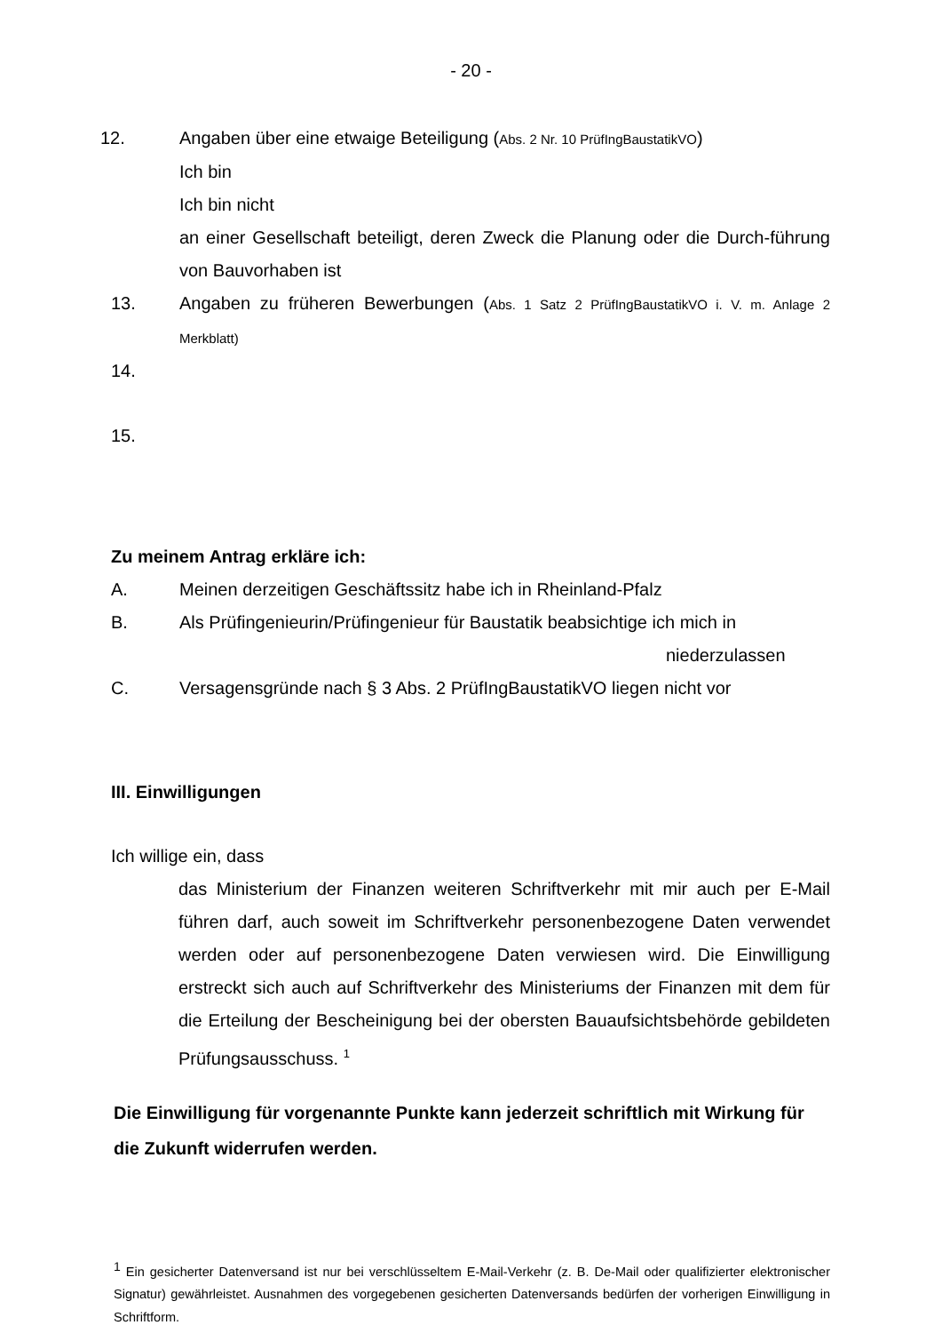- 20 -
12. Angaben über eine etwaige Beteiligung (Abs. 2 Nr. 10 PrüfIngBaustatikVO)
Ich bin
Ich bin nicht
an einer Gesellschaft beteiligt, deren Zweck die Planung oder die Durch-führung von Bauvorhaben ist
13. Angaben zu früheren Bewerbungen (Abs. 1 Satz 2 PrüfIngBaustatikVO i. V. m. Anlage 2 Merkblatt)
14.
15.
Zu meinem Antrag erkläre ich:
A. Meinen derzeitigen Geschäftssitz habe ich in Rheinland-Pfalz
B. Als Prüfingenieurin/Prüfingenieur für Baustatik beabsichtige ich mich in
niederzulassen
C. Versagensgründe nach § 3 Abs. 2 PrüfIngBaustatikVO liegen nicht vor
III. Einwilligungen
Ich willige ein, dass
das Ministerium der Finanzen weiteren Schriftverkehr mit mir auch per E-Mail führen darf, auch soweit im Schriftverkehr personenbezogene Daten verwendet werden oder auf personenbezogene Daten verwiesen wird. Die Einwilligung erstreckt sich auch auf Schriftverkehr des Ministeriums der Finanzen mit dem für die Erteilung der Bescheinigung bei der obersten Bauaufsichtsbehörde gebildeten Prüfungsausschuss. <sup>1</sup>
Die Einwilligung für vorgenannte Punkte kann jederzeit schriftlich mit Wirkung für die Zukunft widerrufen werden.
<sup>1</sup> Ein gesicherter Datenversand ist nur bei verschlüsseltem E-Mail-Verkehr (z. B. De-Mail oder qualifizierter elektronischer Signatur) gewährleistet. Ausnahmen des vorgegebenen gesicherten Datenversands bedürfen der vorherigen Einwilligung in Schriftform.